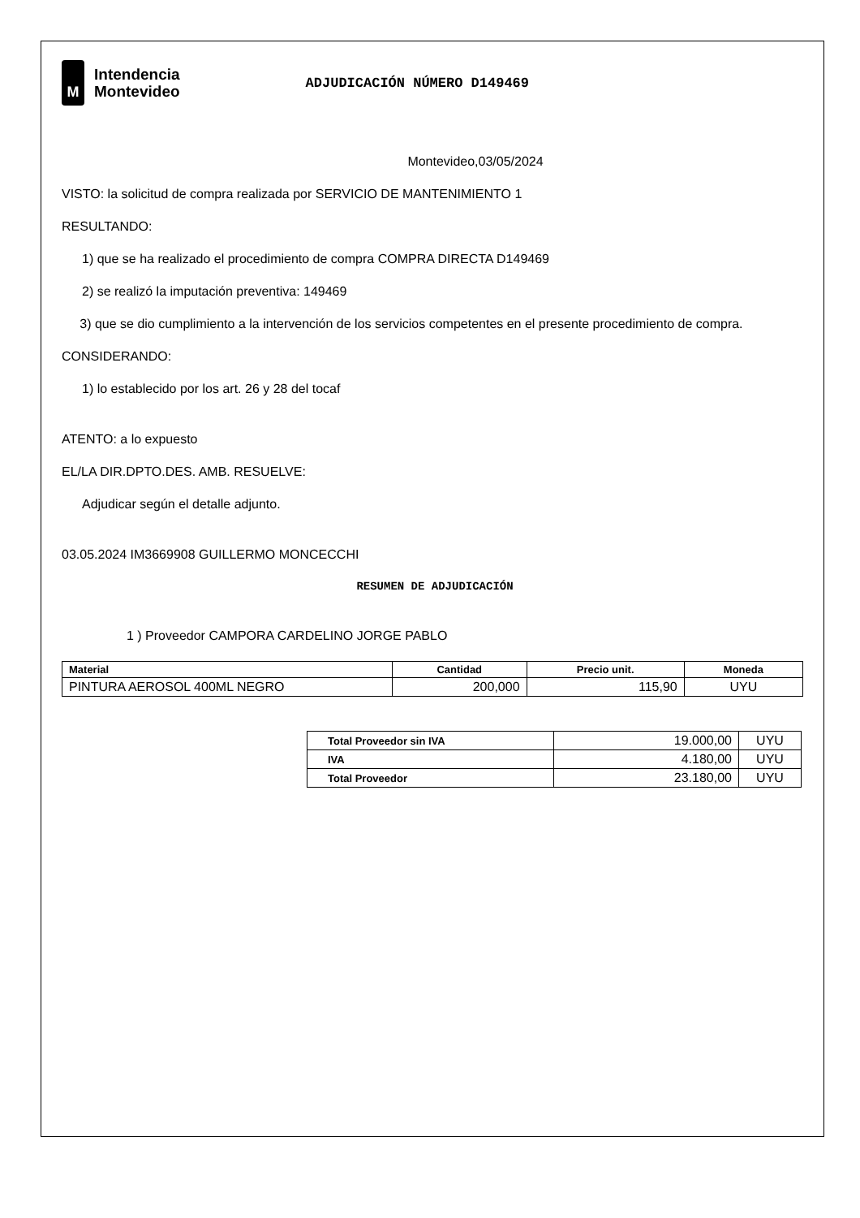M
Intendencia
Montevideo
ADJUDICACIÓN NÚMERO D149469
Montevideo,03/05/2024
VISTO: la solicitud de compra realizada por SERVICIO DE MANTENIMIENTO 1
RESULTANDO:
1) que se ha realizado el procedimiento de compra COMPRA DIRECTA D149469
2) se realizó la imputación preventiva: 149469
3) que se dio cumplimiento a la intervención de los servicios competentes en el presente procedimiento de compra.
CONSIDERANDO:
1) lo establecido por los art. 26 y 28 del tocaf
ATENTO: a lo expuesto
EL/LA DIR.DPTO.DES. AMB. RESUELVE:
Adjudicar según el detalle adjunto.
03.05.2024 IM3669908 GUILLERMO MONCECCHI
RESUMEN DE ADJUDICACIÓN
1 ) Proveedor CAMPORA CARDELINO JORGE PABLO
| Material | Cantidad | Precio unit. | Moneda |
| --- | --- | --- | --- |
| PINTURA AEROSOL 400ML NEGRO | 200,000 | 115,90 | UYU |
| Total Proveedor sin IVA | 19.000,00 | UYU |
| IVA | 4.180,00 | UYU |
| Total Proveedor | 23.180,00 | UYU |